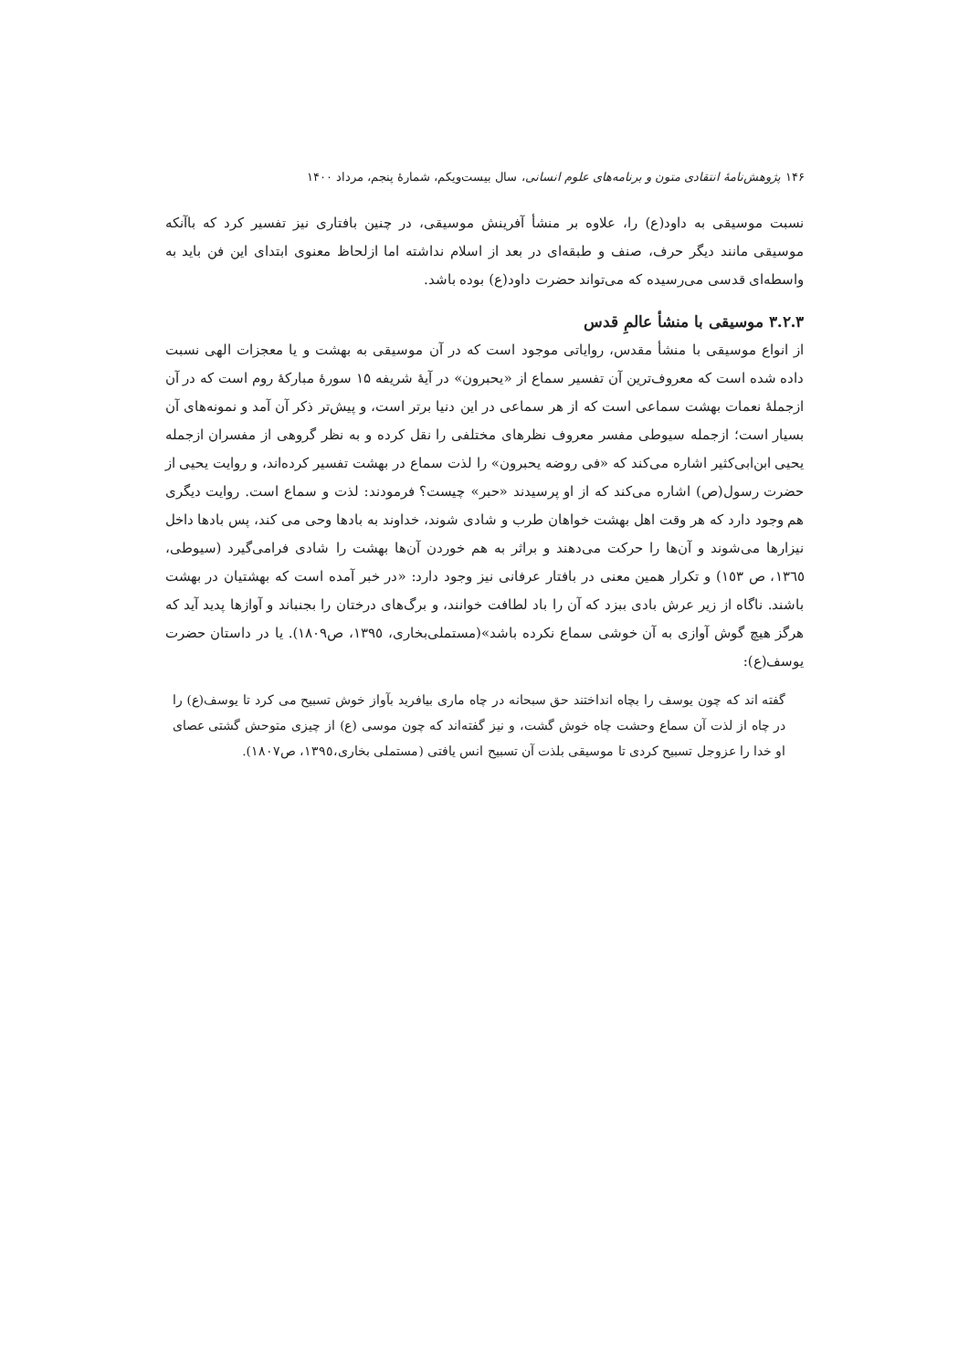۱۴۶ پژوهش‌نامهٔ انتقادی متون و برنامه‌های علوم انسانی، سال بیست‌ویکم، شمارهٔ پنجم، مرداد ۱۴۰۰
نسبت موسیقی به داود(ع) را، علاوه بر منشأ آفرینش موسیقی، در چنین بافتاری نیز تفسیر کرد که باآنکه موسیقی مانند دیگر حرف، صنف و طبقه‌ای در بعد از اسلام نداشته اما ازلحاظ معنوی ابتدای این فن باید به واسطه‌ای قدسی می‌رسیده که می‌تواند حضرت داود(ع) بوده باشد.
۳.۲.۳ موسیقی با منشأ عالمِ قدس
از انواع موسیقی با منشأ مقدس، روایاتی موجود است که در آن موسیقی به بهشت و یا معجزات الهی نسبت داده شده است که معروف‌ترین آن تفسیر سماع از «یحبرون» در آیهٔ شریفه ۱۵ سورهٔ مبارکهٔ روم است که در آن ازجملهٔ نعمات بهشت سماعی است که از هر سماعی در این دنیا برتر است، و پیش‌تر ذکر آن آمد و نمونه‌های آن بسیار است؛ ازجمله سیوطی مفسر معروف نظرهای مختلفی را نقل کرده و به نظر گروهی از مفسران ازجمله یحیی ابن‌ابی‌کثیر اشاره می‌کند که «فی روضه یحبرون» را لذت سماع در بهشت تفسیر کرده‌اند، و روایت یحیی از حضرت رسول(ص) اشاره می‌کند که از او پرسیدند «حبر» چیست؟ فرمودند: لذت و سماع است. روایت دیگری هم وجود دارد که هر وقت اهل بهشت خواهان طرب و شادی شوند، خداوند به بادها وحی می کند، پس بادها داخل نیزارها می‌شوند و آن‌ها را حرکت می‌دهند و براثر به هم خوردن آن‌ها بهشت را شادی فرامی‌گیرد (سیوطی، ۱۳٦٥، ص ۱٥۳) و تکرار همین معنی در بافتار عرفانی نیز وجود دارد: «در خبر آمده است که بهشتیان در بهشت باشند. ناگاه از زیر عرش بادی ببزد که آن را باد لطافت خوانند، و برگ‌های درختان را بجنباند و آوازها پدید آید که هرگز هیچ گوش آوازی به آن خوشی سماع نکرده باشد»(مستملی‌بخاری، ۱۳۹٥، ص۱۸۰۹). یا در داستان حضرت یوسف(ع):
گفته اند که چون یوسف را بچاه انداختند حق سبحانه در چاه ماری بیافرید بآواز خوش تسبیح می کرد تا یوسف(ع) را در چاه از لذت آن سماع وحشت چاه خوش گشت، و نیز گفته‌اند که چون موسی (ع) از چیزی متوحش گشتی عصای او خدا را عزوجل تسبیح کردی تا موسیقی بلذت آن تسبیح انس یافتی (مستملی بخاری،۱۳۹٥، ص۱۸۰۷).